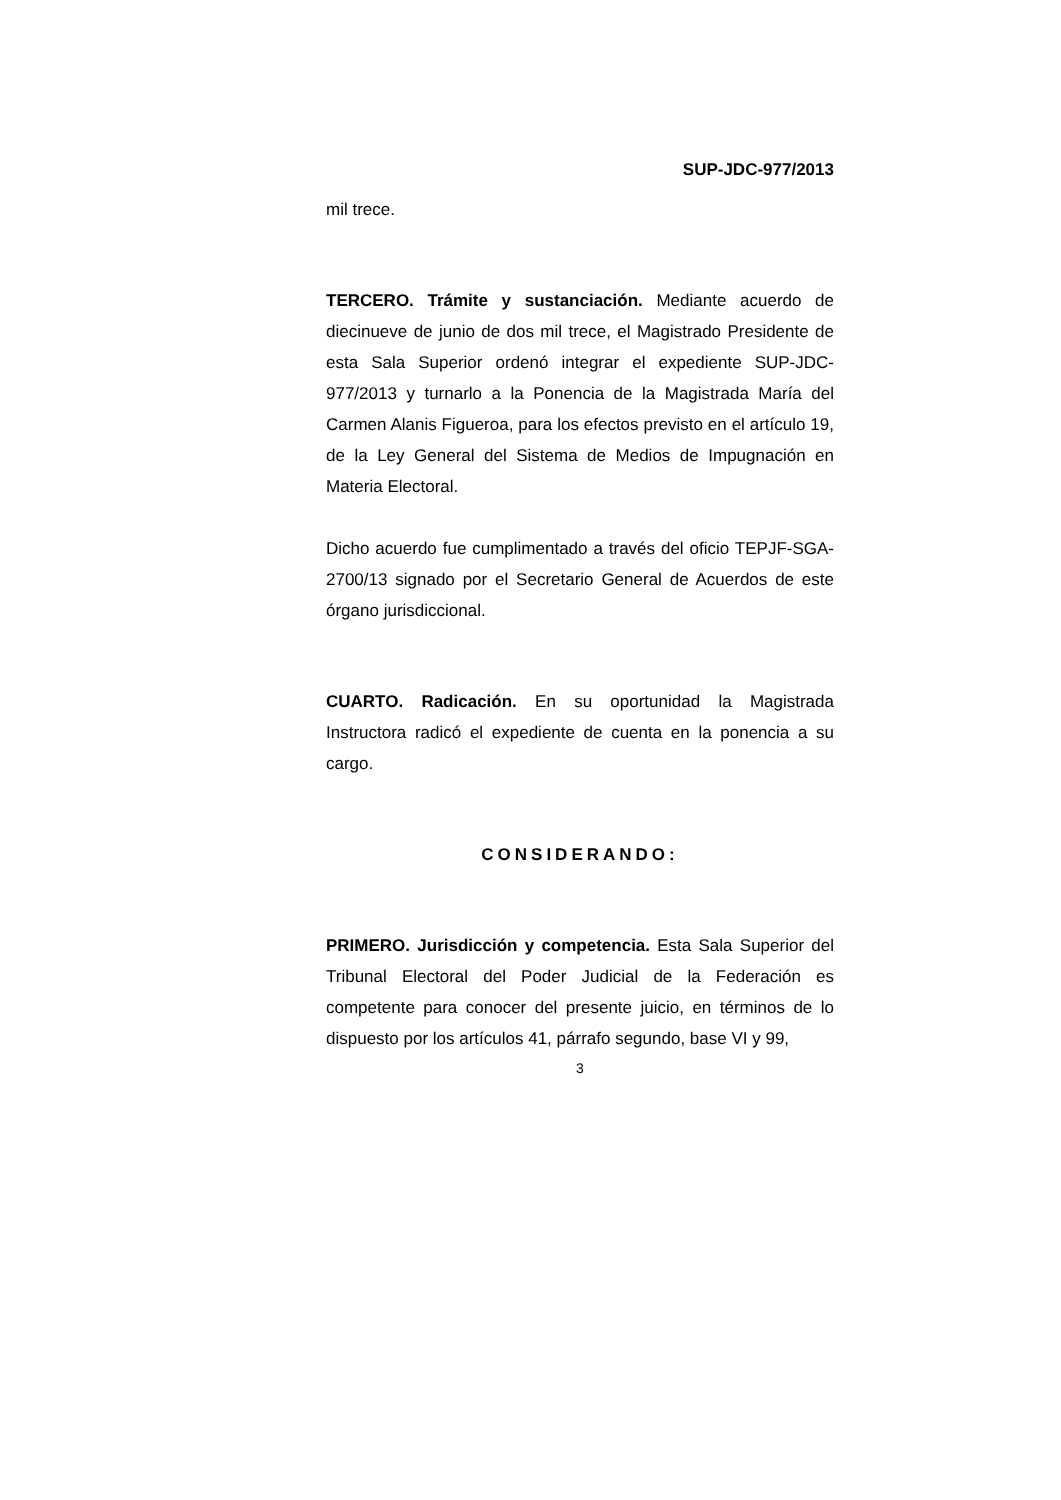SUP-JDC-977/2013
mil trece.
TERCERO. Trámite y sustanciación. Mediante acuerdo de diecinueve de junio de dos mil trece, el Magistrado Presidente de esta Sala Superior ordenó integrar el expediente SUP-JDC-977/2013 y turnarlo a la Ponencia de la Magistrada María del Carmen Alanis Figueroa, para los efectos previsto en el artículo 19, de la Ley General del Sistema de Medios de Impugnación en Materia Electoral.
Dicho acuerdo fue cumplimentado a través del oficio TEPJF-SGA-2700/13 signado por el Secretario General de Acuerdos de este órgano jurisdiccional.
CUARTO. Radicación. En su oportunidad la Magistrada Instructora radicó el expediente de cuenta en la ponencia a su cargo.
CONSIDERANDO:
PRIMERO. Jurisdicción y competencia. Esta Sala Superior del Tribunal Electoral del Poder Judicial de la Federación es competente para conocer del presente juicio, en términos de lo dispuesto por los artículos 41, párrafo segundo, base VI y 99,
3